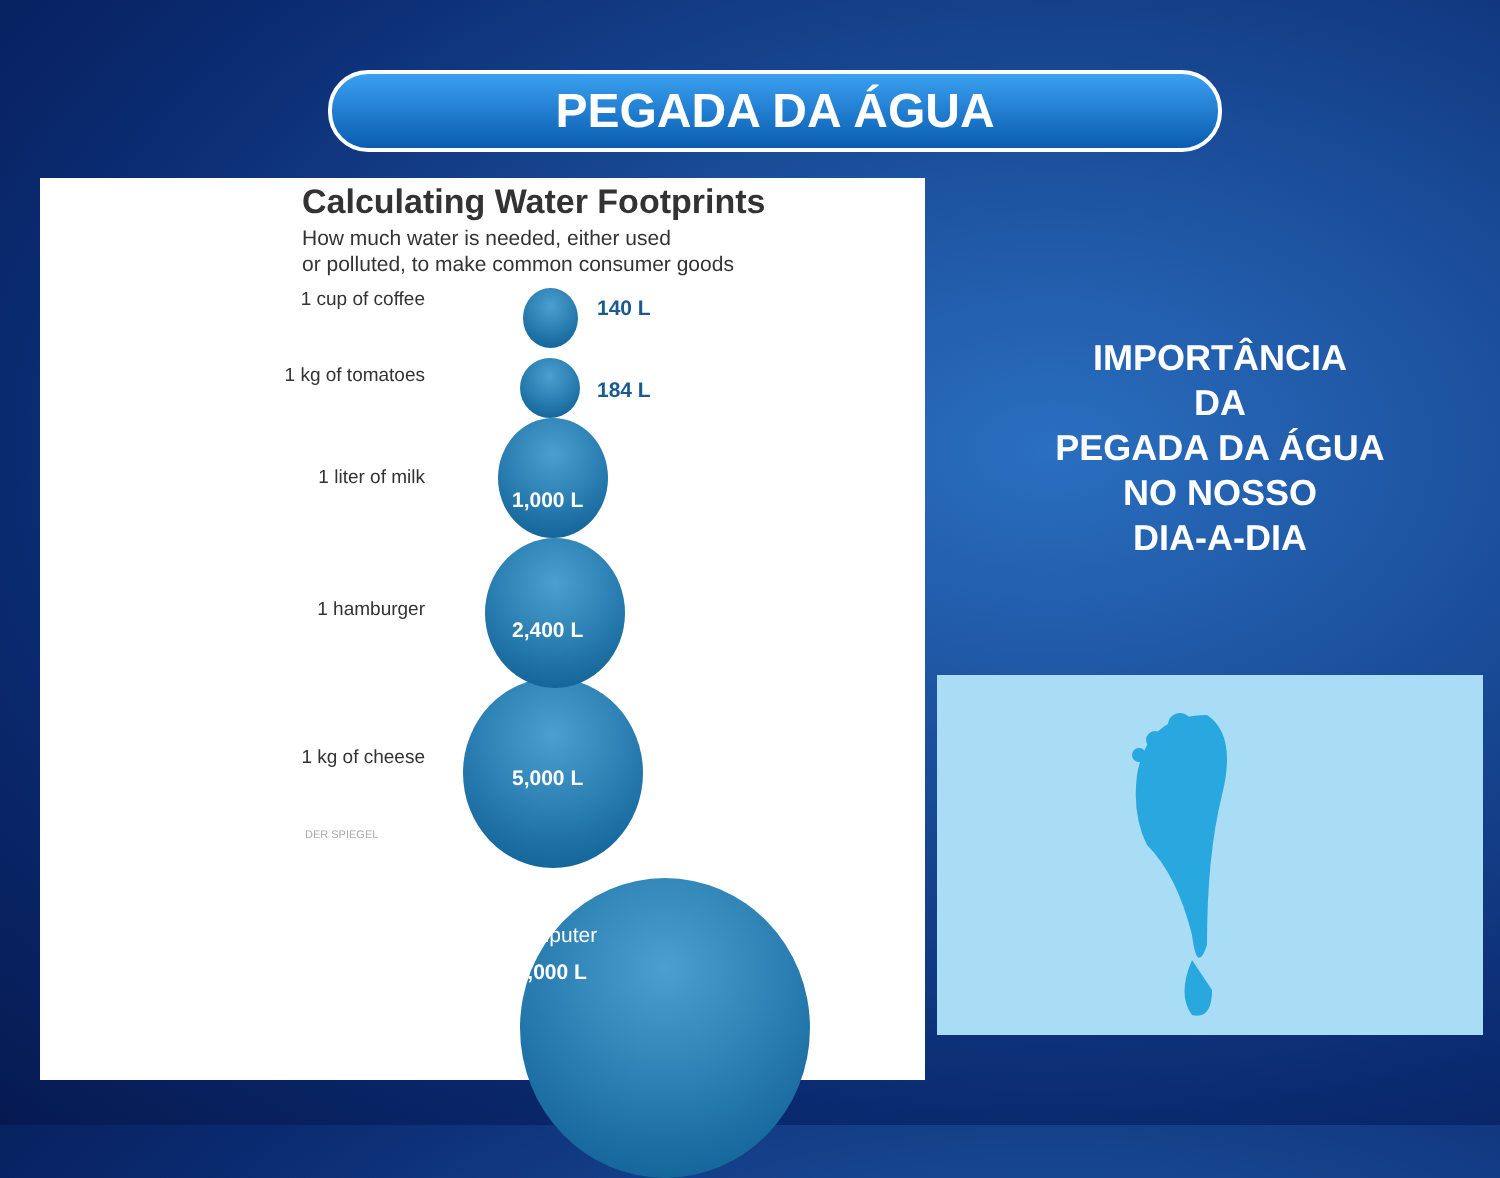PEGADA DA ÁGUA
Calculating Water Footprints
How much water is needed, either used
or polluted, to make common consumer goods
1 cup of coffee 140 L
1 kg of tomatoes
184 L
1 liter of milk
1,000 L
1 hamburger
2,400 L
1 kg of cheese
5,000 L
Computer
20,000 L
DER SPIEGEL
IMPORTÂNCIA
DA
PEGADA DA ÁGUA
NO NOSSO
DIA-A-DIA